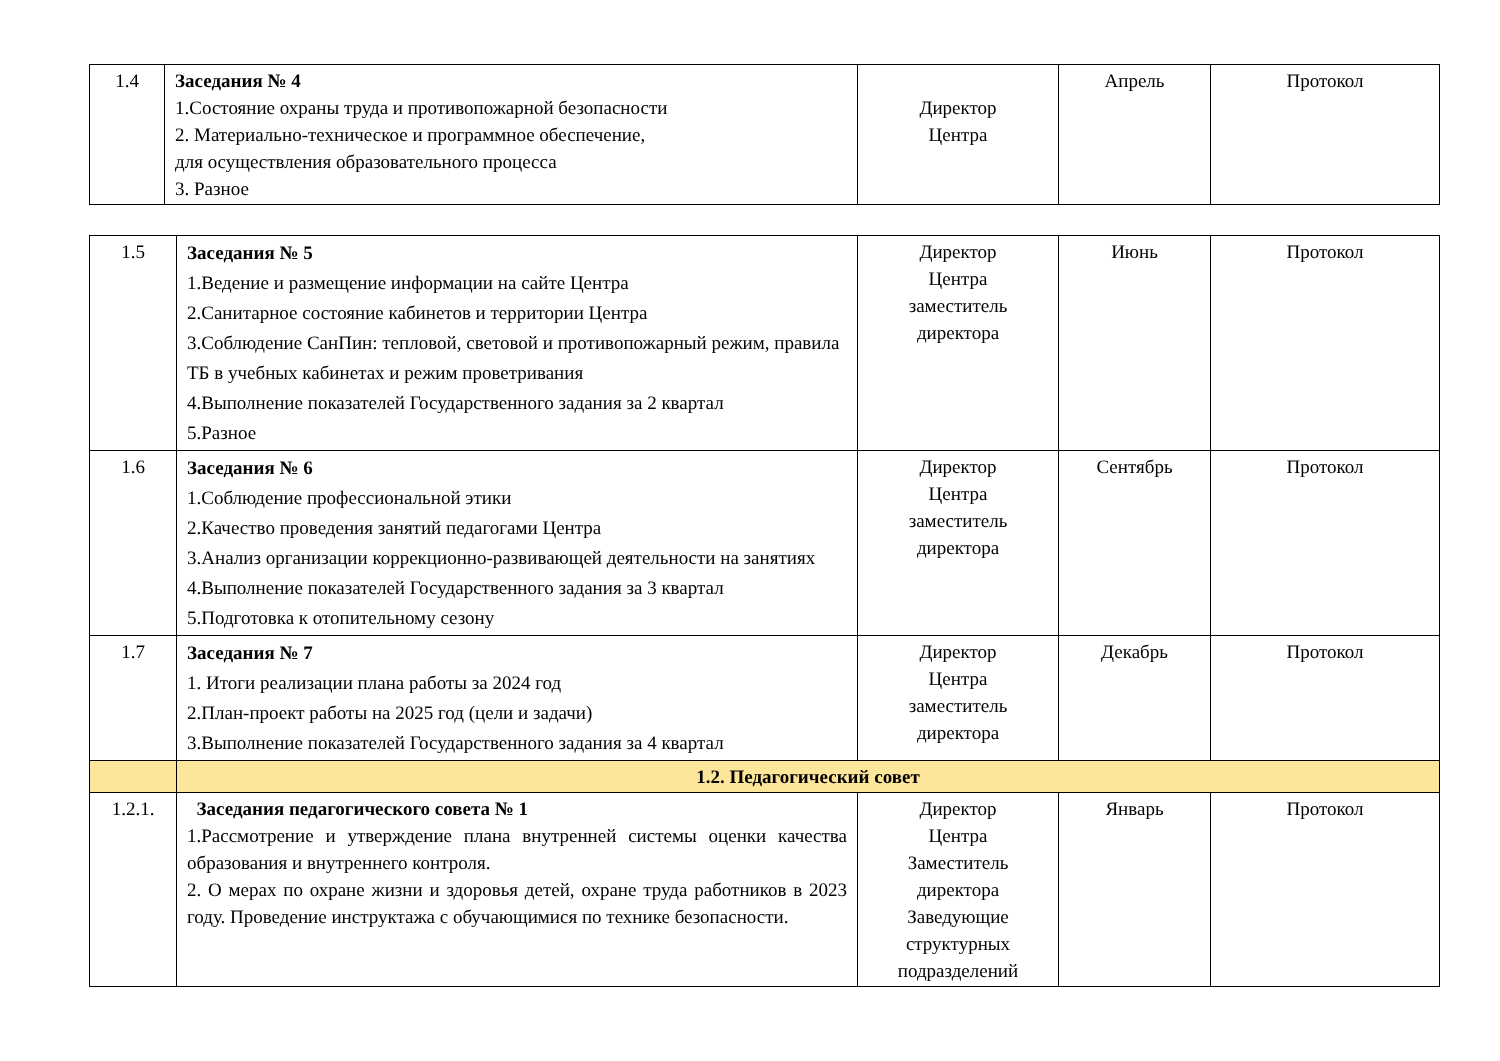| 1.4 | Заседания № 4 1.Состояние охраны труда и противопожарной безопасности 2. Материально-техническое и программное обеспечение, для осуществления образовательного процесса 3. Разное | Директор Центра | Апрель | Протокол |
| 1.5 | Заседания № 5 1.Ведение и размещение информации на сайте Центра 2.Санитарное состояние кабинетов и территории Центра 3.Соблюдение СанПин: тепловой, световой и противопожарный режим, правила ТБ в учебных кабинетах и режим проветривания 4.Выполнение показателей Государственного задания за 2 квартал 5.Разное | Директор Центра заместитель директора | Июнь | Протокол |
| 1.6 | Заседания № 6 1.Соблюдение профессиональной этики 2.Качество проведения занятий педагогами Центра 3.Анализ организации коррекционно-развивающей деятельности на занятиях 4.Выполнение показателей Государственного задания за 3 квартал 5.Подготовка к отопительному сезону | Директор Центра заместитель директора | Сентябрь | Протокол |
| 1.7 | Заседания № 7 1. Итоги реализации плана работы за 2024 год 2.План-проект работы на 2025 год (цели и задачи) 3.Выполнение показателей Государственного задания за 4 квартал | Директор Центра заместитель директора | Декабрь | Протокол |
| | 1.2. Педагогический совет | | | |
| 1.2.1. | Заседания педагогического совета № 1 1.Рассмотрение и утверждение плана внутренней системы оценки качества образования и внутреннего контроля. 2. О мерах по охране жизни и здоровья детей, охране труда работников в 2023 году. Проведение инструктажа с обучающимися по технике безопасности. | Директор Центра Заместитель директора Заведующие структурных подразделений | Январь | Протокол |